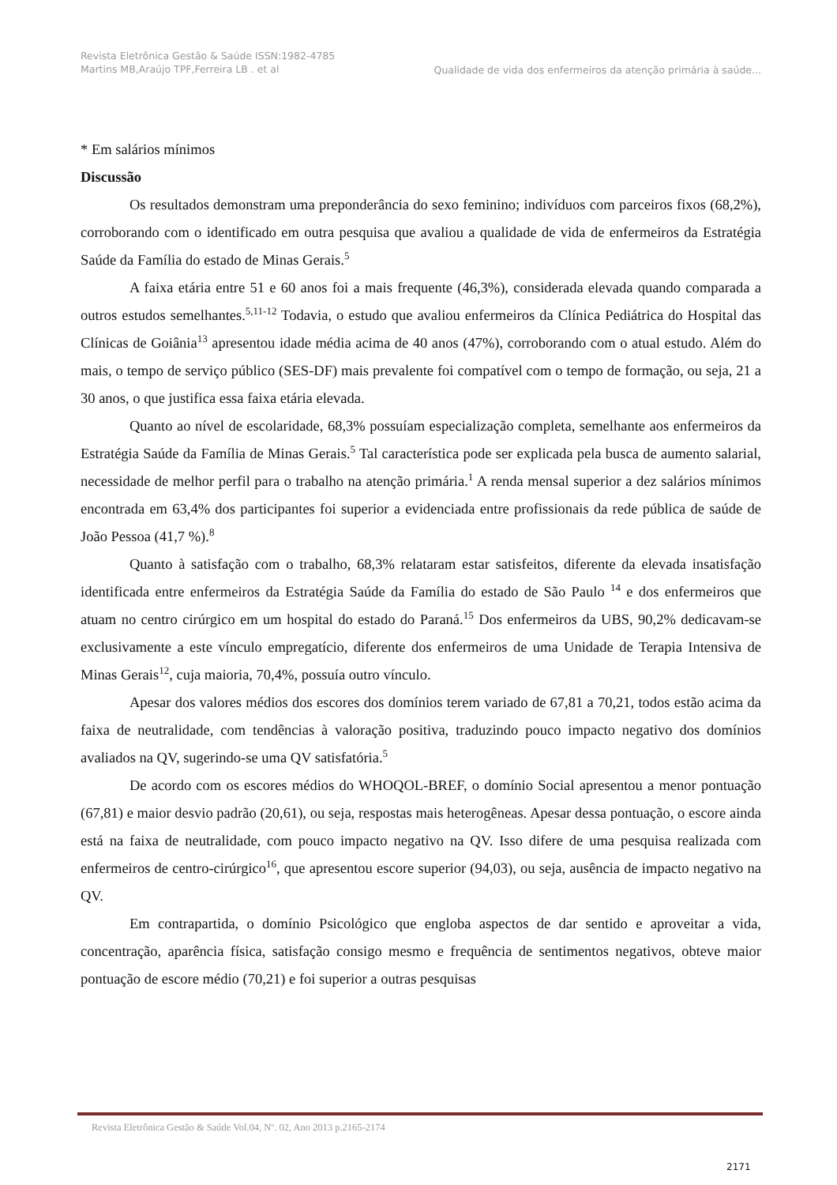Revista Eletrônica Gestão & Saúde ISSN:1982-4785 Martins MB,Araújo TPF,Ferreira LB . et al
Qualidade de vida dos enfermeiros da atenção primária à saúde...
* Em salários mínimos
Discussão
Os resultados demonstram uma preponderância do sexo feminino; indivíduos com parceiros fixos (68,2%), corroborando com o identificado em outra pesquisa que avaliou a qualidade de vida de enfermeiros da Estratégia Saúde da Família do estado de Minas Gerais.<sup>5</sup>
A faixa etária entre 51 e 60 anos foi a mais frequente (46,3%), considerada elevada quando comparada a outros estudos semelhantes.<sup>5,11-12</sup> Todavia, o estudo que avaliou enfermeiros da Clínica Pediátrica do Hospital das Clínicas de Goiânia<sup>13</sup> apresentou idade média acima de 40 anos (47%), corroborando com o atual estudo. Além do mais, o tempo de serviço público (SES-DF) mais prevalente foi compatível com o tempo de formação, ou seja, 21 a 30 anos, o que justifica essa faixa etária elevada.
Quanto ao nível de escolaridade, 68,3% possuíam especialização completa, semelhante aos enfermeiros da Estratégia Saúde da Família de Minas Gerais.<sup>5</sup> Tal característica pode ser explicada pela busca de aumento salarial, necessidade de melhor perfil para o trabalho na atenção primária.<sup>1</sup> A renda mensal superior a dez salários mínimos encontrada em 63,4% dos participantes foi superior a evidenciada entre profissionais da rede pública de saúde de João Pessoa (41,7 %).<sup>8</sup>
Quanto à satisfação com o trabalho, 68,3% relataram estar satisfeitos, diferente da elevada insatisfação identificada entre enfermeiros da Estratégia Saúde da Família do estado de São Paulo <sup>14</sup> e dos enfermeiros que atuam no centro cirúrgico em um hospital do estado do Paraná.<sup>15</sup> Dos enfermeiros da UBS, 90,2% dedicavam-se exclusivamente a este vínculo empregatício, diferente dos enfermeiros de uma Unidade de Terapia Intensiva de Minas Gerais<sup>12</sup>, cuja maioria, 70,4%, possuía outro vínculo.
Apesar dos valores médios dos escores dos domínios terem variado de 67,81 a 70,21, todos estão acima da faixa de neutralidade, com tendências à valoração positiva, traduzindo pouco impacto negativo dos domínios avaliados na QV, sugerindo-se uma QV satisfatória.<sup>5</sup>
De acordo com os escores médios do WHOQOL-BREF, o domínio Social apresentou a menor pontuação (67,81) e maior desvio padrão (20,61), ou seja, respostas mais heterogêneas. Apesar dessa pontuação, o escore ainda está na faixa de neutralidade, com pouco impacto negativo na QV. Isso difere de uma pesquisa realizada com enfermeiros de centro-cirúrgico<sup>16</sup>, que apresentou escore superior (94,03), ou seja, ausência de impacto negativo na QV.
Em contrapartida, o domínio Psicológico que engloba aspectos de dar sentido e aproveitar a vida, concentração, aparência física, satisfação consigo mesmo e frequência de sentimentos negativos, obteve maior pontuação de escore médio (70,21) e foi superior a outras pesquisas
Revista Eletrônica Gestão & Saúde Vol.04, Nº. 02, Ano 2013 p.2165-2174
2171